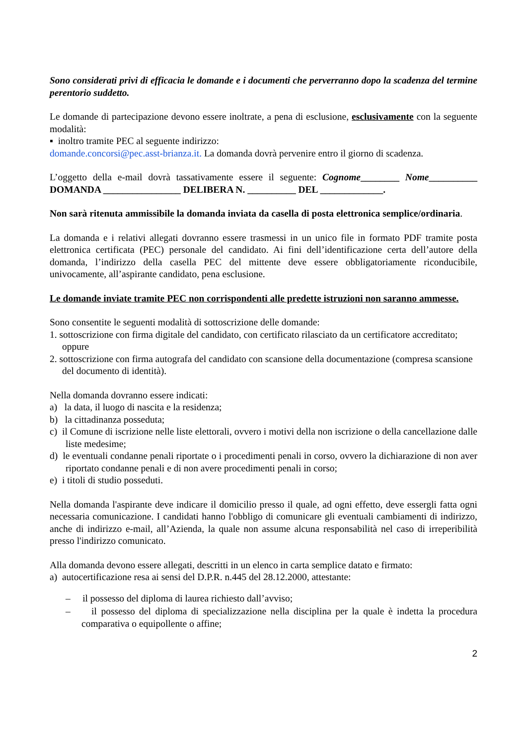Sono considerati privi di efficacia le domande e i documenti che perverranno dopo la scadenza del termine perentorio suddetto.
Le domande di partecipazione devono essere inoltrate, a pena di esclusione, esclusivamente con la seguente modalità:
▪ inoltro tramite PEC al seguente indirizzo:
domande.concorsi@pec.asst-brianza.it. La domanda dovrà pervenire entro il giorno di scadenza.
L’oggetto della e-mail dovrà tassativamente essere il seguente: Cognome________ Nome__________ DOMANDA ________________ DELIBERA N. __________ DEL _____________.
Non sarà ritenuta ammissibile la domanda inviata da casella di posta elettronica semplice/ordinaria.
La domanda e i relativi allegati dovranno essere trasmessi in un unico file in formato PDF tramite posta elettronica certificata (PEC) personale del candidato. Ai fini dell’identificazione certa dell’autore della domanda, l’indirizzo della casella PEC del mittente deve essere obbligatoriamente riconducibile, univocamente, all’aspirante candidato, pena esclusione.
Le domande inviate tramite PEC non corrispondenti alle predette istruzioni non saranno ammesse.
Sono consentite le seguenti modalità di sottoscrizione delle domande:
1. sottoscrizione con firma digitale del candidato, con certificato rilasciato da un certificatore accreditato; oppure
2. sottoscrizione con firma autografa del candidato con scansione della documentazione (compresa scansione del documento di identità).
Nella domanda dovranno essere indicati:
a) la data, il luogo di nascita e la residenza;
b) la cittadinanza posseduta;
c) il Comune di iscrizione nelle liste elettorali, ovvero i motivi della non iscrizione o della cancellazione dalle liste medesime;
d) le eventuali condanne penali riportate o i procedimenti penali in corso, ovvero la dichiarazione di non aver riportato condanne penali e di non avere procedimenti penali in corso;
e) i titoli di studio posseduti.
Nella domanda l'aspirante deve indicare il domicilio presso il quale, ad ogni effetto, deve essergli fatta ogni necessaria comunicazione. I candidati hanno l'obbligo di comunicare gli eventuali cambiamenti di indirizzo, anche di indirizzo e-mail, all’Azienda, la quale non assume alcuna responsabilità nel caso di irreperibilità presso l'indirizzo comunicato.
Alla domanda devono essere allegati, descritti in un elenco in carta semplice datato e firmato:
a) autocertificazione resa ai sensi del D.P.R. n.445 del 28.12.2000, attestante:
– il possesso del diploma di laurea richiesto dall’avviso;
– il possesso del diploma di specializzazione nella disciplina per la quale è indetta la procedura comparativa o equipollente o affine;
2